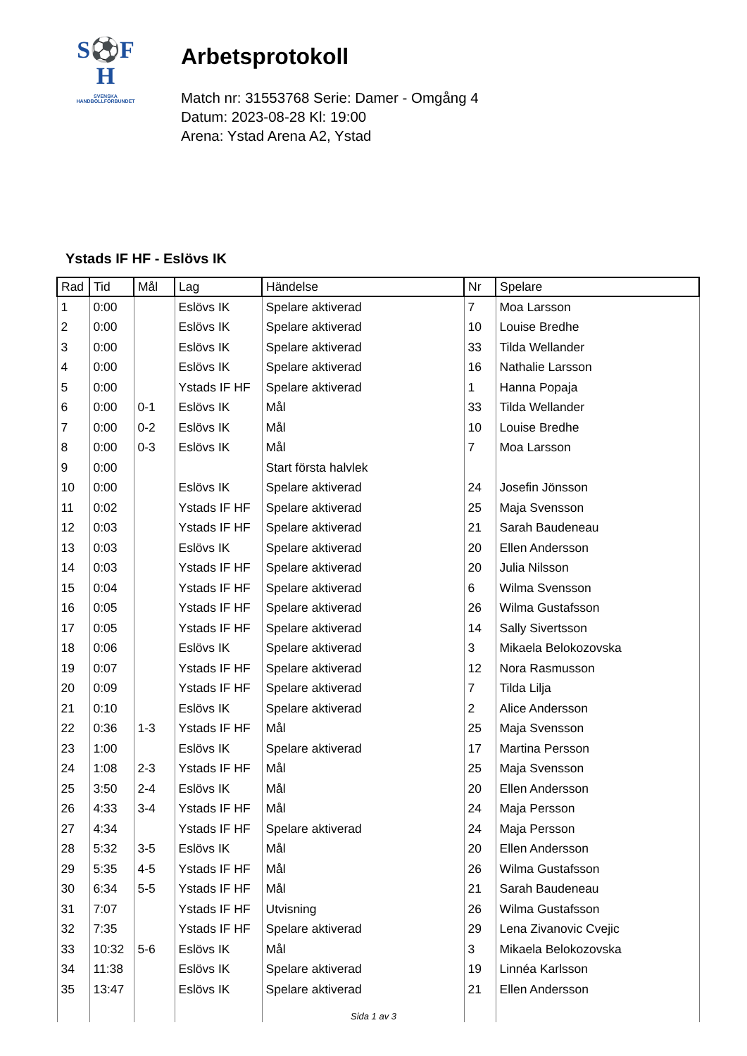S⚽F
H
SVENSKA
HANDBOLLFÖRBUNDET
Arbetsprotokoll
Match nr: 31553768 Serie: Damer - Omgång 4
Datum: 2023-08-28 Kl: 19:00
Arena: Ystad Arena A2, Ystad
Ystads IF HF - Eslövs IK
| Rad | Tid | Mål | Lag | Händelse | Nr | Spelare |
| --- | --- | --- | --- | --- | --- | --- |
| 1 | 0:00 | | Eslövs IK | Spelare aktiverad | 7 | Moa Larsson |
| 2 | 0:00 | | Eslövs IK | Spelare aktiverad | 10 | Louise Bredhe |
| 3 | 0:00 | | Eslövs IK | Spelare aktiverad | 33 | Tilda Wellander |
| 4 | 0:00 | | Eslövs IK | Spelare aktiverad | 16 | Nathalie Larsson |
| 5 | 0:00 | | Ystads IF HF | Spelare aktiverad | 1 | Hanna Popaja |
| 6 | 0:00 | 0-1 | Eslövs IK | Mål | 33 | Tilda Wellander |
| 7 | 0:00 | 0-2 | Eslövs IK | Mål | 10 | Louise Bredhe |
| 8 | 0:00 | 0-3 | Eslövs IK | Mål | 7 | Moa Larsson |
| 9 | 0:00 | | | Start första halvlek | | |
| 10 | 0:00 | | Eslövs IK | Spelare aktiverad | 24 | Josefin Jönsson |
| 11 | 0:02 | | Ystads IF HF | Spelare aktiverad | 25 | Maja Svensson |
| 12 | 0:03 | | Ystads IF HF | Spelare aktiverad | 21 | Sarah Baudeneau |
| 13 | 0:03 | | Eslövs IK | Spelare aktiverad | 20 | Ellen Andersson |
| 14 | 0:03 | | Ystads IF HF | Spelare aktiverad | 20 | Julia Nilsson |
| 15 | 0:04 | | Ystads IF HF | Spelare aktiverad | 6 | Wilma Svensson |
| 16 | 0:05 | | Ystads IF HF | Spelare aktiverad | 26 | Wilma Gustafsson |
| 17 | 0:05 | | Ystads IF HF | Spelare aktiverad | 14 | Sally Sivertsson |
| 18 | 0:06 | | Eslövs IK | Spelare aktiverad | 3 | Mikaela Belokozovska |
| 19 | 0:07 | | Ystads IF HF | Spelare aktiverad | 12 | Nora Rasmusson |
| 20 | 0:09 | | Ystads IF HF | Spelare aktiverad | 7 | Tilda Lilja |
| 21 | 0:10 | | Eslövs IK | Spelare aktiverad | 2 | Alice Andersson |
| 22 | 0:36 | 1-3 | Ystads IF HF | Mål | 25 | Maja Svensson |
| 23 | 1:00 | | Eslövs IK | Spelare aktiverad | 17 | Martina Persson |
| 24 | 1:08 | 2-3 | Ystads IF HF | Mål | 25 | Maja Svensson |
| 25 | 3:50 | 2-4 | Eslövs IK | Mål | 20 | Ellen Andersson |
| 26 | 4:33 | 3-4 | Ystads IF HF | Mål | 24 | Maja Persson |
| 27 | 4:34 | | Ystads IF HF | Spelare aktiverad | 24 | Maja Persson |
| 28 | 5:32 | 3-5 | Eslövs IK | Mål | 20 | Ellen Andersson |
| 29 | 5:35 | 4-5 | Ystads IF HF | Mål | 26 | Wilma Gustafsson |
| 30 | 6:34 | 5-5 | Ystads IF HF | Mål | 21 | Sarah Baudeneau |
| 31 | 7:07 | | Ystads IF HF | Utvisning | 26 | Wilma Gustafsson |
| 32 | 7:35 | | Ystads IF HF | Spelare aktiverad | 29 | Lena Zivanovic Cvejic |
| 33 | 10:32 | 5-6 | Eslövs IK | Mål | 3 | Mikaela Belokozovska |
| 34 | 11:38 | | Eslövs IK | Spelare aktiverad | 19 | Linnéa Karlsson |
| 35 | 13:47 | | Eslövs IK | Spelare aktiverad | 21 | Ellen Andersson |
Sida 1 av 3